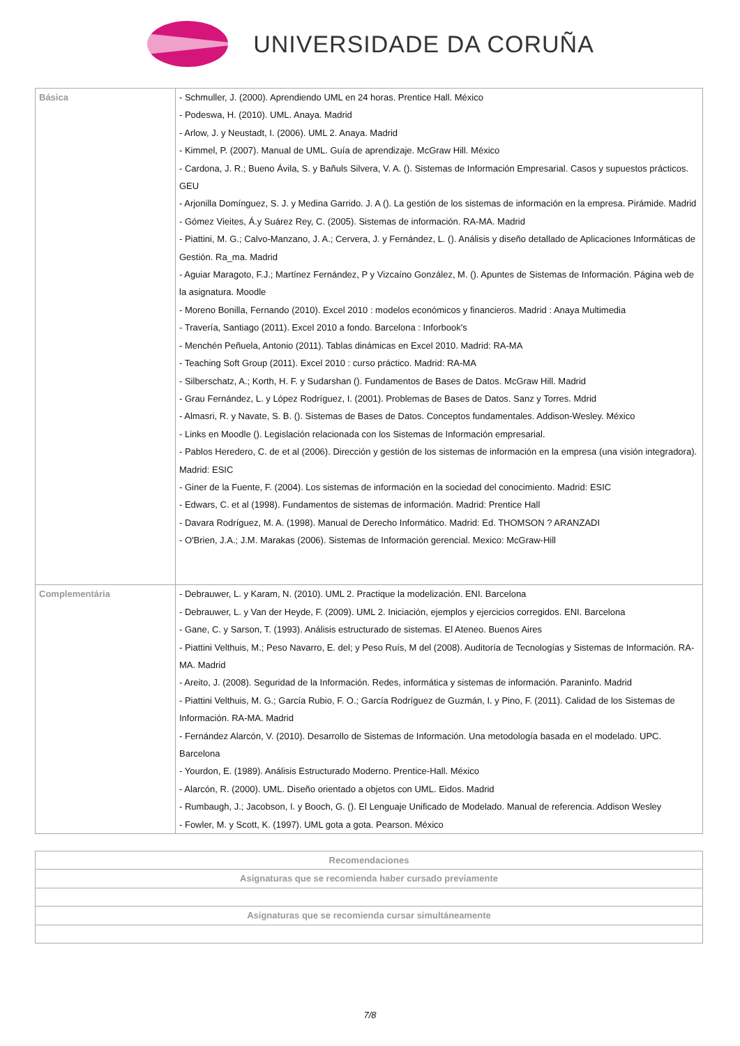UNIVERSIDADE DA CORUÑA
| Básica | - Schmuller, J. (2000). Aprendiendo UML en 24 horas. Prentice Hall. México - Podeswa, H. (2010). UML. Anaya. Madrid - Arlow, J. y Neustadt, I. (2006). UML 2. Anaya. Madrid - Kimmel, P. (2007). Manual de UML. Guía de aprendizaje. McGraw Hill. México - Cardona, J. R.; Bueno Ávila, S. y Bañuls Silvera, V. A. (). Sistemas de Información Empresarial. Casos y supuestos prácticos. GEU - Arjonilla Domínguez, S. J. y Medina Garrido. J. A (). La gestión de los sistemas de información en la empresa. Pirámide. Madrid - Gómez Vieites, Á.y Suárez Rey, C. (2005). Sistemas de información. RA-MA. Madrid - Piattini, M. G.; Calvo-Manzano, J. A.; Cervera, J. y Fernández, L. (). Análisis y diseño detallado de Aplicaciones Informáticas de Gestión. Ra_ma. Madrid - Aguiar Maragoto, F.J.; Martínez Fernández, P y Vizcaíno González, M. (). Apuntes de Sistemas de Información. Página web de la asignatura. Moodle - Moreno Bonilla, Fernando (2010). Excel 2010 : modelos económicos y financieros. Madrid : Anaya Multimedia - Travería, Santiago (2011). Excel 2010 a fondo. Barcelona : Inforbook's - Menchén Peñuela, Antonio (2011). Tablas dinámicas en Excel 2010. Madrid: RA-MA - Teaching Soft Group (2011). Excel 2010 : curso práctico. Madrid: RA-MA - Silberschatz, A.; Korth, H. F. y Sudarshan (). Fundamentos de Bases de Datos. McGraw Hill. Madrid - Grau Fernández, L. y López Rodríguez, I. (2001). Problemas de Bases de Datos. Sanz y Torres. Mdrid - Almasri, R. y Navate, S. B. (). Sistemas de Bases de Datos. Conceptos fundamentales. Addison-Wesley. México - Links en Moodle (). Legislación relacionada con los Sistemas de Información empresarial. - Pablos Heredero, C. de et al (2006). Dirección y gestión de los sistemas de información en la empresa (una visión integradora). Madrid: ESIC - Giner de la Fuente, F. (2004). Los sistemas de información en la sociedad del conocimiento. Madrid: ESIC - Edwars, C. et al (1998). Fundamentos de sistemas de información. Madrid: Prentice Hall - Davara Rodríguez, M. A. (1998). Manual de Derecho Informático. Madrid: Ed. THOMSON ? ARANZADI - O'Brien, J.A.; J.M. Marakas (2006). Sistemas de Información gerencial. Mexico: McGraw-Hill |
| Complementária | - Debrauwer, L. y Karam, N. (2010). UML 2. Practique la modelización. ENI. Barcelona - Debrauwer, L. y Van der Heyde, F. (2009). UML 2. Iniciación, ejemplos y ejercicios corregidos. ENI. Barcelona - Gane, C. y Sarson, T. (1993). Análisis estructurado de sistemas. El Ateneo. Buenos Aires - Piattini Velthuis, M.; Peso Navarro, E. del; y Peso Ruís, M del (2008). Auditoría de Tecnologías y Sistemas de Información. RA-MA. Madrid - Areito, J. (2008). Seguridad de la Información. Redes, informática y sistemas de información. Paraninfo. Madrid - Piattini Velthuis, M. G.; García Rubio, F. O.; García Rodríguez de Guzmán, I. y Pino, F. (2011). Calidad de los Sistemas de Información. RA-MA. Madrid - Fernández Alarcón, V. (2010). Desarrollo de Sistemas de Información. Una metodología basada en el modelado. UPC. Barcelona - Yourdon, E. (1989). Análisis Estructurado Moderno. Prentice-Hall. México - Alarcón, R. (2000). UML. Diseño orientado a objetos con UML. Eidos. Madrid - Rumbaugh, J.; Jacobson, I. y Booch, G. (). El Lenguaje Unificado de Modelado. Manual de referencia. Addison Wesley - Fowler, M. y Scott, K. (1997). UML gota a gota. Pearson. México |
| Recomendaciones |
| --- |
| Asignaturas que se recomienda haber cursado previamente |
| Asignaturas que se recomienda cursar simultáneamente |
7/8